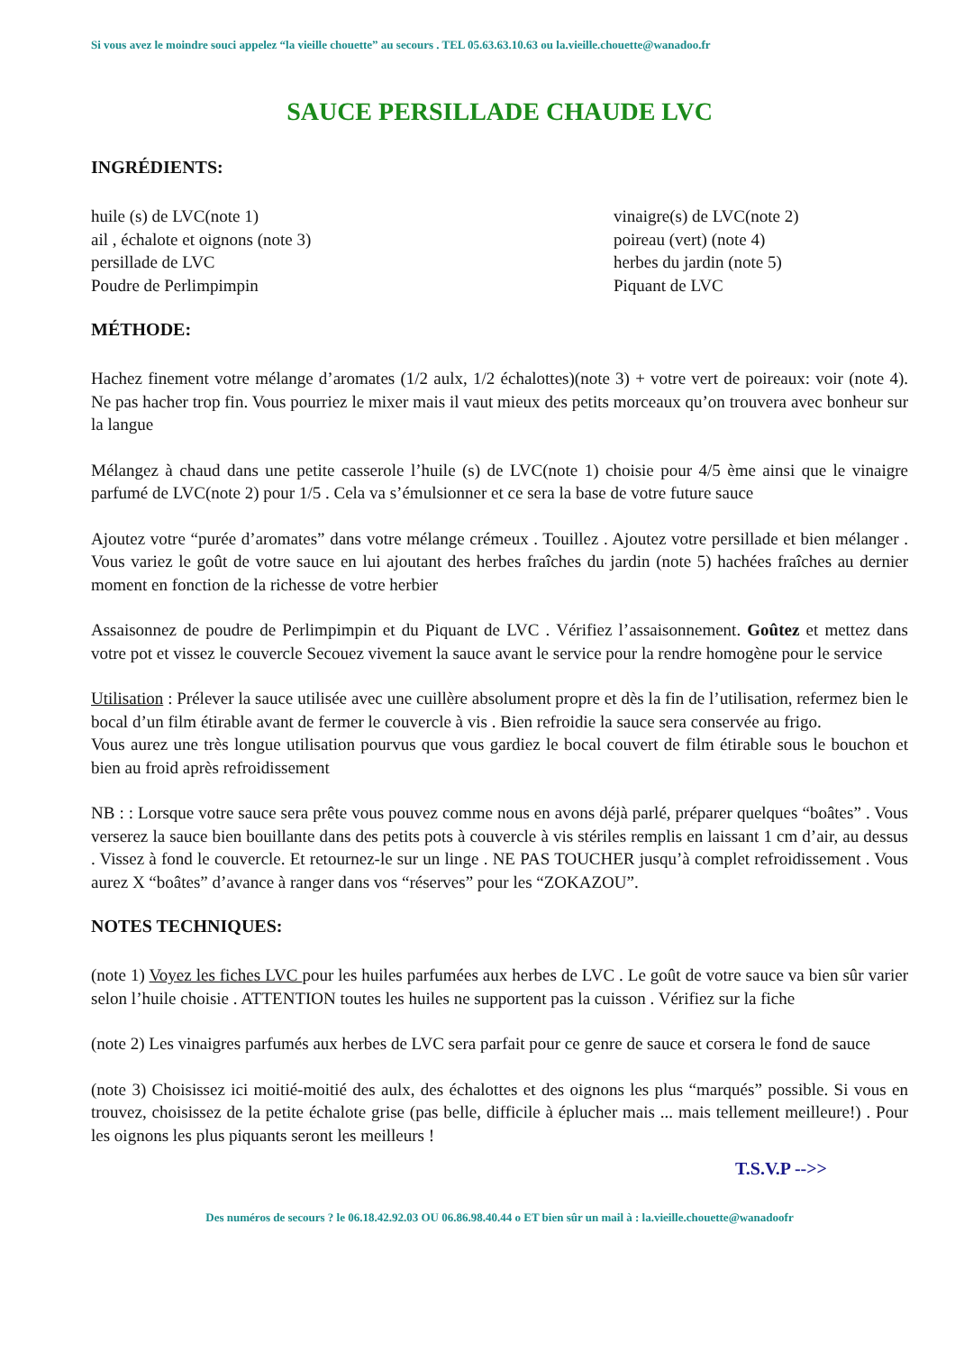Si vous avez le moindre souci appelez “la vieille chouette” au secours . TEL 05.63.63.10.63 ou la.vieille.chouette@wanadoo.fr
SAUCE PERSILLADE CHAUDE LVC
INGRÉDIENTS:
huile (s) de LVC(note 1)
ail , échalote et oignons (note 3)
persillade de LVC
Poudre de Perlimpimpin
vinaigre(s) de LVC(note 2)
poireau (vert) (note 4)
herbes du jardin (note 5)
Piquant de LVC
MÉTHODE:
Hachez finement votre mélange d’aromates (1/2 aulx, 1/2 échalottes)(note 3) + votre vert de poireaux: voir (note 4). Ne pas hacher trop fin. Vous pourriez le mixer mais il vaut mieux des petits morceaux qu’on trouvera avec bonheur sur la langue
Mélangez à chaud dans une petite casserole l’huile (s) de LVC(note 1) choisie pour 4/5 ème ainsi que le vinaigre parfumé de LVC(note 2) pour 1/5 . Cela va s’émulsionner et ce sera la base de votre future sauce
Ajoutez votre “purée d’aromates” dans votre mélange crémeux . Touillez . Ajoutez votre persillade et bien mélanger . Vous variez le goût de votre sauce en lui ajoutant des herbes fraîches du jardin (note 5) hachées fraîches au dernier moment en fonction de la richesse de votre herbier
Assaisonnez de poudre de Perlimpimpin et du Piquant de LVC . Vérifiez l’assaisonnement. Goûtez et mettez dans votre pot et vissez le couvercle Secouez vivement la sauce avant le service pour la rendre homogène pour le service
Utilisation : Prélever la sauce utilisée avec une cuillère absolument propre et dès la fin de l’utilisation, refermez bien le bocal d’un film étirable avant de fermer le couvercle à vis . Bien refroidie la sauce sera conservée au frigo.
Vous aurez une très longue utilisation pourvus que vous gardiez le bocal couvert de film étirable sous le bouchon et bien au froid après refroidissement
NB : : Lorsque votre sauce sera prête vous pouvez comme nous en avons déjà parlé, préparer quelques “boâtes” . Vous verserez la sauce bien bouillante dans des petits pots à couvercle à vis stériles remplis en laissant 1 cm d’air, au dessus . Vissez à fond le couvercle. Et retournez-le sur un linge . NE PAS TOUCHER jusqu’à complet refroidissement . Vous aurez X “boâtes” d’avance à ranger dans vos “réserves” pour les “ZOKAZOU”.
NOTES TECHNIQUES:
(note 1) Voyez les fiches LVC pour les huiles parfumées aux herbes de LVC . Le goût de votre sauce va bien sûr varier selon l’huile choisie . ATTENTION toutes les huiles ne supportent pas la cuisson . Vérifiez sur la fiche
(note 2) Les vinaigres parfumés aux herbes de LVC sera parfait pour ce genre de sauce et corsera le fond de sauce
(note 3) Choisissez ici moitié-moitié des aulx, des échalottes et des oignons les plus “marqués” possible. Si vous en trouvez, choisissez de la petite échalote grise (pas belle, difficile à éplucher mais ... mais tellement meilleure!) . Pour les oignons les plus piquants seront les meilleurs !
T.S.V.P -->>
Des numéros de secours ? le 06.18.42.92.03 OU 06.86.98.40.44 o ET bien sûr un mail à : la.vieille.chouette@wanadoofr